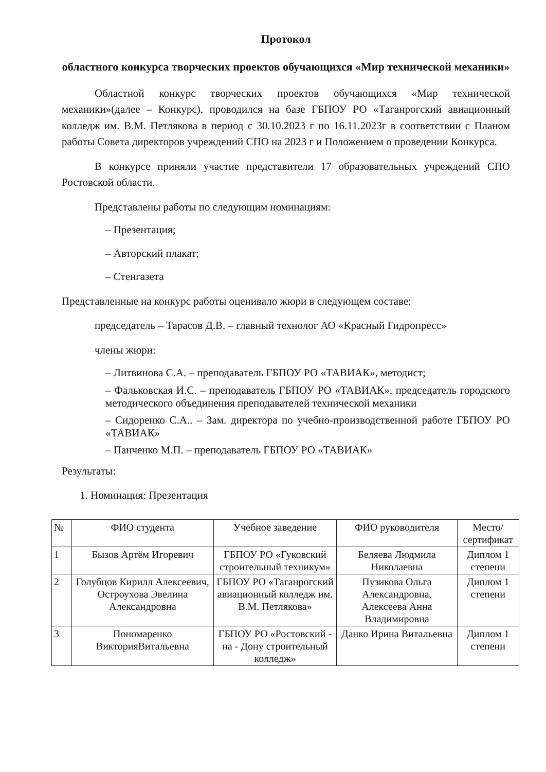Протокол
областного конкурса творческих проектов обучающихся «Мир технической механики»
Областной конкурс творческих проектов обучающихся «Мир технической механики»(далее – Конкурс), проводился на базе ГБПОУ РО «Таганрогский авиационный колледж им. В.М. Петлякова в период с 30.10.2023 г по 16.11.2023г в соответствии с Планом работы Совета директоров учреждений СПО на 2023 г и Положением о проведении Конкурса.
В конкурсе приняли участие представители 17 образовательных учреждений СПО Ростовской области.
Представлены работы по следующим номинациям:
– Презентация;
– Авторский плакат;
– Стенгазета
Представленные на конкурс работы оценивало жюри в следующем составе:
председатель – Тарасов Д.В. – главный технолог АО «Красный Гидропресс»
члены жюри:
– Литвинова С.А. – преподаватель ГБПОУ РО «ТАВИАК», методист;
– Фальковская И.С. – преподаватель ГБПОУ РО «ТАВИАК», председатель городского методического объединения преподавателей технической механики
– Сидоренко С.А.. – Зам. директора по учебно-производственной работе ГБПОУ РО «ТАВИАК»
– Панченко М.П. – преподаватель ГБПОУ РО «ТАВИАК»
Результаты:
1. Номинация: Презентация
| № | ФИО студента | Учебное заведение | ФИО руководителя | Место/ сертификат |
| --- | --- | --- | --- | --- |
| 1 | Бызов Артём Игоревич | ГБПОУ РО «Гуковский строительный техникум» | Беляева Людмила Николаевна | Диплом 1 степени |
| 2 | Голубцов Кирилл Алексеевич, Остроухова Эвелина Александровна | ГБПОУ РО «Таганрогский авиационный колледж им. В.М. Петлякова» | Пузикова Ольга Александровна, Алексеева Анна Владимировна | Диплом 1 степени |
| 3 | Пономаренко ВикторияВитальевна | ГБПОУ РО «Ростовский - на - Дону строительный колледж» | Данко Ирина Витальевна | Диплом 1 степени |